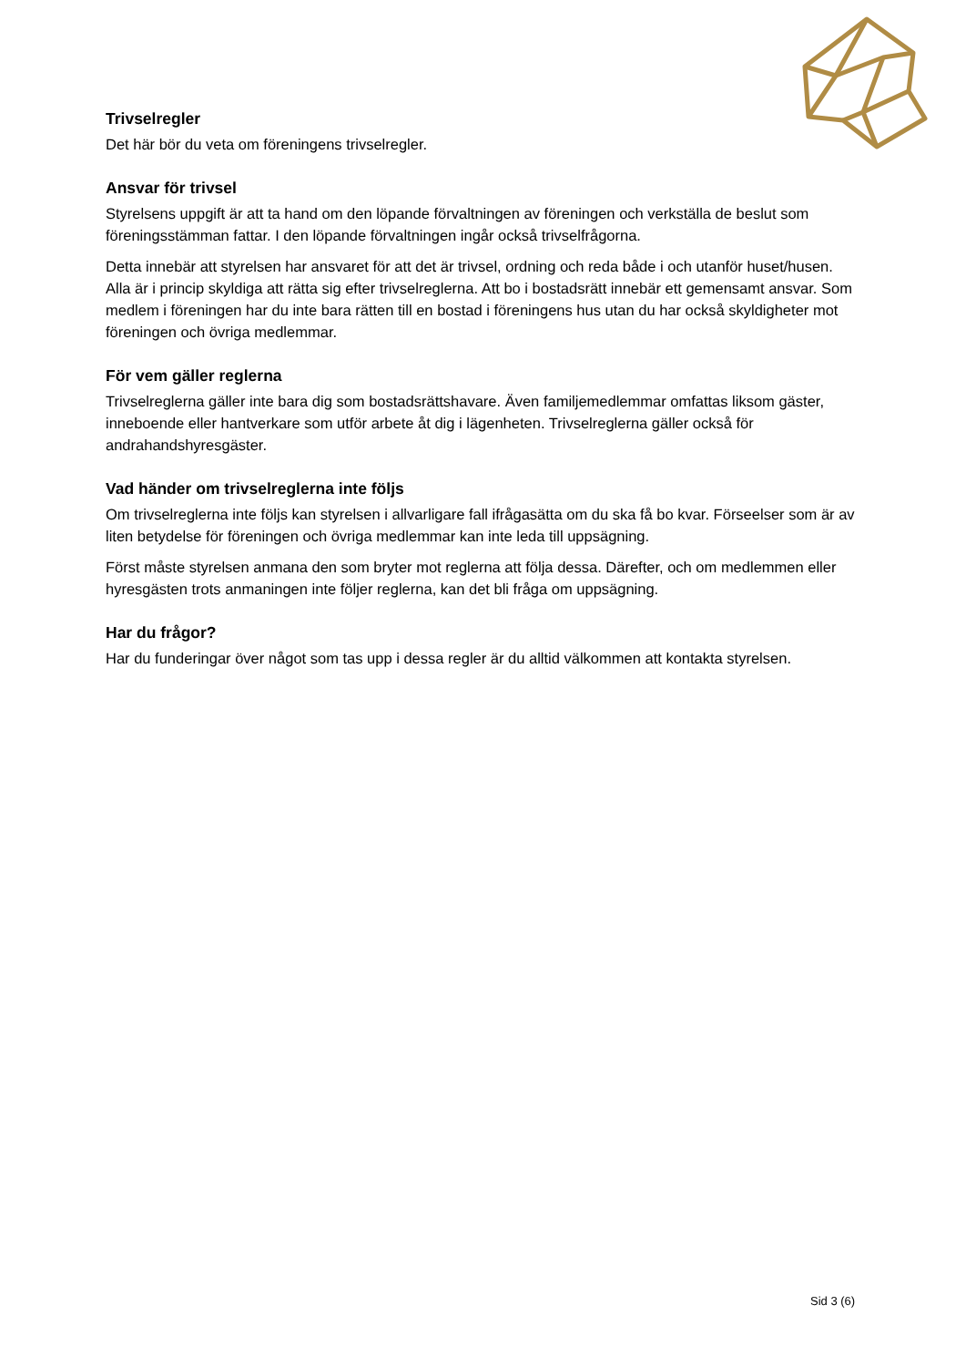Trivselregler
Det här bör du veta om föreningens trivselregler.
Ansvar för trivsel
Styrelsens uppgift är att ta hand om den löpande förvaltningen av föreningen och verkställa de beslut som föreningsstämman fattar. I den löpande förvaltningen ingår också trivselfrågorna.
Detta innebär att styrelsen har ansvaret för att det är trivsel, ordning och reda både i och utanför huset/husen. Alla är i princip skyldiga att rätta sig efter trivselreglerna. Att bo i bostadsrätt innebär ett gemensamt ansvar. Som medlem i föreningen har du inte bara rätten till en bostad i föreningens hus utan du har också skyldigheter mot föreningen och övriga medlemmar.
För vem gäller reglerna
Trivselreglerna gäller inte bara dig som bostadsrättshavare. Även familjemedlemmar omfattas liksom gäster, inneboende eller hantverkare som utför arbete åt dig i lägenheten. Trivselreglerna gäller också för andrahandshyresgäster.
Vad händer om trivselreglerna inte följs
Om trivselreglerna inte följs kan styrelsen i allvarligare fall ifrågasätta om du ska få bo kvar. Förseelser som är av liten betydelse för föreningen och övriga medlemmar kan inte leda till uppsägning.
Först måste styrelsen anmana den som bryter mot reglerna att följa dessa. Därefter, och om medlemmen eller hyresgästen trots anmaningen inte följer reglerna, kan det bli fråga om uppsägning.
Har du frågor?
Har du funderingar över något som tas upp i dessa regler är du alltid välkommen att kontakta styrelsen.
Sid 3 (6)